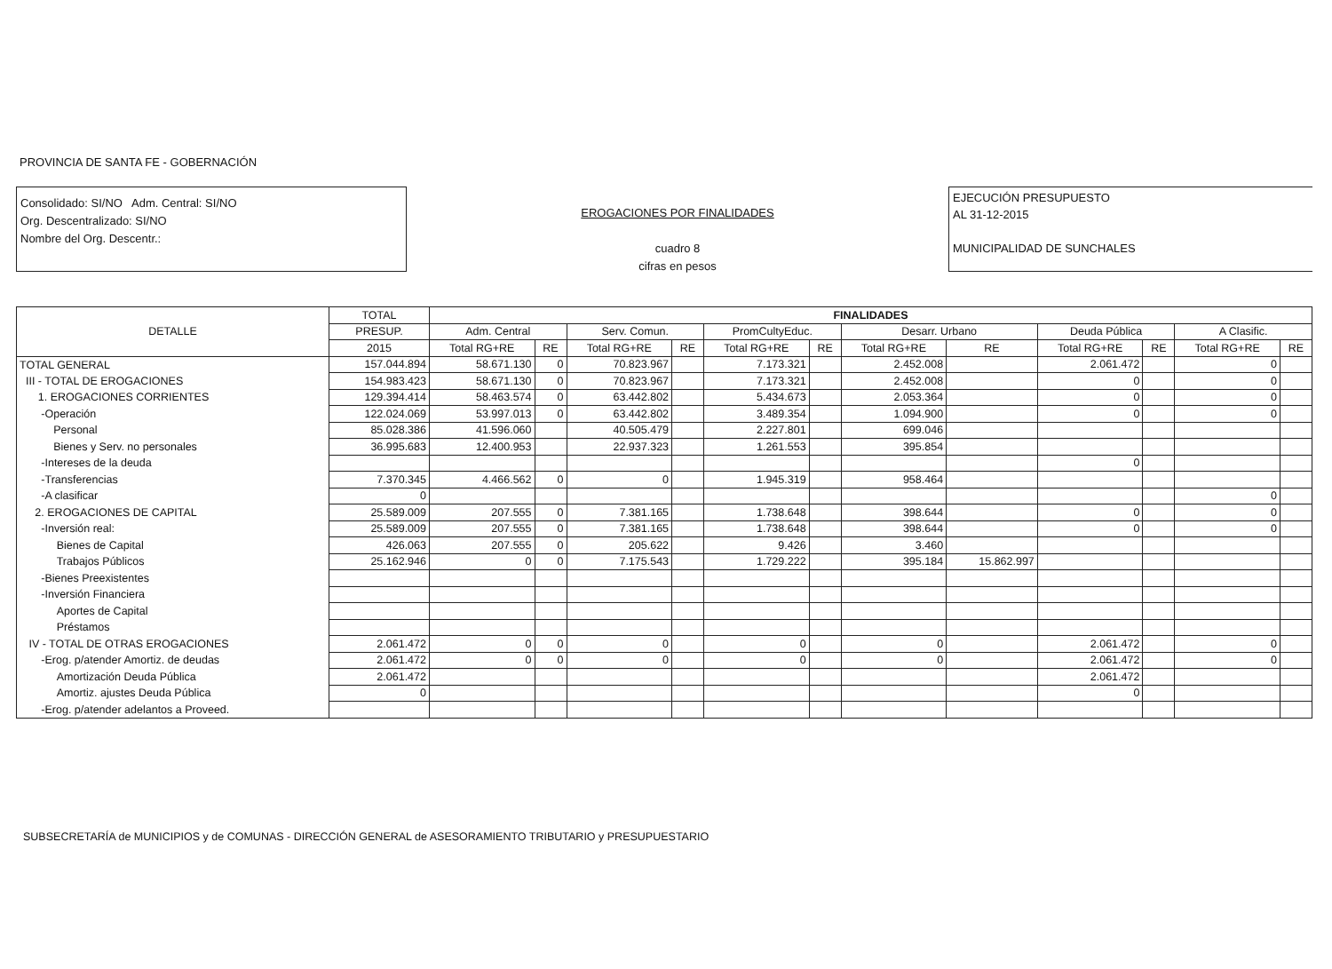PROVINCIA DE SANTA FE - GOBERNACIÓN
Consolidado: SI/NO Adm. Central: SI/NO
Org. Descentralizado: SI/NO
Nombre del Org. Descentr.:
EROGACIONES POR FINALIDADES
cuadro 8
cifras en pesos
EJECUCIÓN PRESUPUESTO
AL 31-12-2015
MUNICIPALIDAD DE SUNCHALES
| DETALLE | TOTAL | FINALIDADES | | | | | | | | | | | |
| --- | --- | --- | --- | --- | --- | --- | --- | --- | --- | --- | --- | --- | --- |
| | PRESUP. | Adm. Central | | Serv. Comun. | | PromCultyEduc. | | Desarr. Urbano | | Deuda Pública | | A Clasific. | |
| | 2015 | Total RG+RE | RE | Total RG+RE | RE | Total RG+RE | RE | Total RG+RE | RE | Total RG+RE | RE | Total RG+RE | RE |
| TOTAL GENERAL | 157.044.894 | 58.671.130 | 0 | 70.823.967 | | 7.173.321 | | 2.452.008 | | 2.061.472 | | 0 | |
| III - TOTAL DE EROGACIONES | 154.983.423 | 58.671.130 | 0 | 70.823.967 | | 7.173.321 | | 2.452.008 | | 0 | | 0 | |
| 1. EROGACIONES CORRIENTES | 129.394.414 | 58.463.574 | 0 | 63.442.802 | | 5.434.673 | | 2.053.364 | | 0 | | 0 | |
| -Operación | 122.024.069 | 53.997.013 | 0 | 63.442.802 | | 3.489.354 | | 1.094.900 | | 0 | | 0 | |
| Personal | 85.028.386 | 41.596.060 | | 40.505.479 | | 2.227.801 | | 699.046 | | | | | |
| Bienes y Serv. no personales | 36.995.683 | 12.400.953 | | 22.937.323 | | 1.261.553 | | 395.854 | | | | | |
| -Intereses de la deuda | | | | | | | | | | 0 | | | |
| -Transferencias | 7.370.345 | 4.466.562 | 0 | 0 | | 1.945.319 | | 958.464 | | | | | |
| -A clasificar | 0 | | | | | | | | | | | 0 | |
| 2. EROGACIONES DE CAPITAL | 25.589.009 | 207.555 | 0 | 7.381.165 | | 1.738.648 | | 398.644 | | 0 | | 0 | |
| -Inversión real: | 25.589.009 | 207.555 | 0 | 7.381.165 | | 1.738.648 | | 398.644 | | 0 | | 0 | |
| Bienes de Capital | 426.063 | 207.555 | 0 | 205.622 | | 9.426 | | 3.460 | | | | | |
| Trabajos Públicos | 25.162.946 | 0 | 0 | 7.175.543 | | 1.729.222 | | 395.184 | 15.862.997 | | | | |
| -Bienes Preexistentes | | | | | | | | | | | | | |
| -Inversión Financiera | | | | | | | | | | | | | |
| Aportes de Capital | | | | | | | | | | | | | |
| Préstamos | | | | | | | | | | | | | |
| IV - TOTAL DE OTRAS EROGACIONES | 2.061.472 | 0 | 0 | 0 | | 0 | | 0 | | 2.061.472 | | 0 | |
| -Erog. p/atender Amortiz. de deudas | 2.061.472 | 0 | 0 | 0 | | 0 | | 0 | | 2.061.472 | | 0 | |
| Amortización Deuda Pública | 2.061.472 | | | | | | | | | 2.061.472 | | | |
| Amortiz. ajustes Deuda Pública | 0 | | | | | | | | | 0 | | | |
| -Erog. p/atender adelantos a Proveed. | | | | | | | | | | | | | |
SUBSECRETARÍA de MUNICIPIOS y de COMUNAS - DIRECCIÓN GENERAL de ASESORAMIENTO TRIBUTARIO y PRESUPUESTARIO